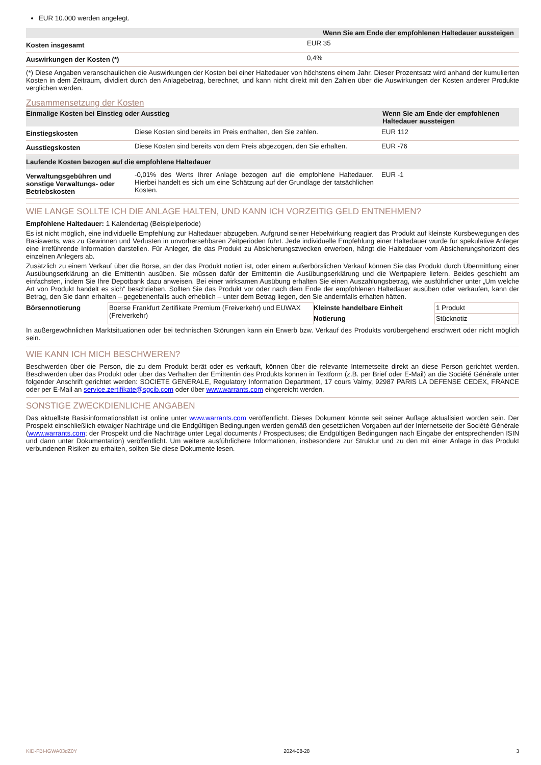EUR 10.000 werden angelegt.
| | Wenn Sie am Ende der empfohlenen Haltedauer aussteigen |
| Kosten insgesamt | EUR 35 |
| Auswirkungen der Kosten (*) | 0,4% |
(*) Diese Angaben veranschaulichen die Auswirkungen der Kosten bei einer Haltedauer von höchstens einem Jahr. Dieser Prozentsatz wird anhand der kumulierten Kosten in dem Zeitraum, dividiert durch den Anlagebetrag, berechnet, und kann nicht direkt mit den Zahlen über die Auswirkungen der Kosten anderer Produkte verglichen werden.
Zusammensetzung der Kosten
| Einmalige Kosten bei Einstieg oder Ausstieg | | Wenn Sie am Ende der empfohlenen Haltedauer aussteigen |
| --- | --- | --- |
| Einstiegskosten | Diese Kosten sind bereits im Preis enthalten, den Sie zahlen. | EUR 112 |
| Ausstiegskosten | Diese Kosten sind bereits von dem Preis abgezogen, den Sie erhalten. | EUR -76 |
| Laufende Kosten bezogen auf die empfohlene Haltedauer | | |
| Verwaltungsgebühren und sonstige Verwaltungs- oder Betriebskosten | -0,01% des Werts Ihrer Anlage bezogen auf die empfohlene Haltedauer. Hierbei handelt es sich um eine Schätzung auf der Grundlage der tatsächlichen Kosten. | EUR -1 |
WIE LANGE SOLLTE ICH DIE ANLAGE HALTEN, UND KANN ICH VORZEITIG GELD ENTNEHMEN?
Empfohlene Haltedauer: 1 Kalendertag (Beispielperiode)
Es ist nicht möglich, eine individuelle Empfehlung zur Haltedauer abzugeben. Aufgrund seiner Hebelwirkung reagiert das Produkt auf kleinste Kursbewegungen des Basiswerts, was zu Gewinnen und Verlusten in unvorhersehbaren Zeitperioden führt. Jede individuelle Empfehlung einer Haltedauer würde für spekulative Anleger eine irreführende Information darstellen. Für Anleger, die das Produkt zu Absicherungszwecken erwerben, hängt die Haltedauer vom Absicherungshorizont des einzelnen Anlegers ab.
Zusätzlich zu einem Verkauf über die Börse, an der das Produkt notiert ist, oder einem außerbörslichen Verkauf können Sie das Produkt durch Übermittlung einer Ausübungserklärung an die Emittentin ausüben. Sie müssen dafür der Emittentin die Ausübungserklärung und die Wertpapiere liefern. Beides geschieht am einfachsten, indem Sie Ihre Depotbank dazu anweisen. Bei einer wirksamen Ausübung erhalten Sie einen Auszahlungsbetrag, wie ausführlicher unter „Um welche Art von Produkt handelt es sich“ beschrieben. Sollten Sie das Produkt vor oder nach dem Ende der empfohlenen Haltedauer ausüben oder verkaufen, kann der Betrag, den Sie dann erhalten – gegebenenfalls auch erheblich – unter dem Betrag liegen, den Sie andernfalls erhalten hätten.
| Börsennotierung | Boerse Frankfurt Zertifikate Premium (Freiverkehr) und EUWAX (Freiverkehr) | Kleinste handelbare Einheit | 1 Produkt |
| | | Notierung | Stücknotiz |
In außergewöhnlichen Marktsituationen oder bei technischen Störungen kann ein Erwerb bzw. Verkauf des Produkts vorübergehend erschwert oder nicht möglich sein.
WIE KANN ICH MICH BESCHWEREN?
Beschwerden über die Person, die zu dem Produkt berät oder es verkauft, können über die relevante Internetseite direkt an diese Person gerichtet werden. Beschwerden über das Produkt oder über das Verhalten der Emittentin des Produkts können in Textform (z.B. per Brief oder E-Mail) an die Société Générale unter folgender Anschrift gerichtet werden: SOCIETE GENERALE, Regulatory Information Department, 17 cours Valmy, 92987 PARIS LA DEFENSE CEDEX, FRANCE oder per E-Mail an service.zertifikate@sgcib.com oder über www.warrants.com eingereicht werden.
SONSTIGE ZWECKDIENLICHE ANGABEN
Das aktuellste Basisinformationsblatt ist online unter www.warrants.com veröffentlicht. Dieses Dokument könnte seit seiner Auflage aktualisiert worden sein. Der Prospekt einschließlich etwaiger Nachträge und die Endgültigen Bedingungen werden gemäß den gesetzlichen Vorgaben auf der Internetseite der Société Générale (www.warrants.com; der Prospekt und die Nachträge unter Legal documents / Prospectuses; die Endgültigen Bedingungen nach Eingabe der entsprechenden ISIN und dann unter Dokumentation) veröffentlicht. Um weitere ausführlichere Informationen, insbesondere zur Struktur und zu den mit einer Anlage in das Produkt verbundenen Risiken zu erhalten, sollten Sie diese Dokumente lesen.
KID-FBI-IGWA03dZ0Y 2024-08-28 3